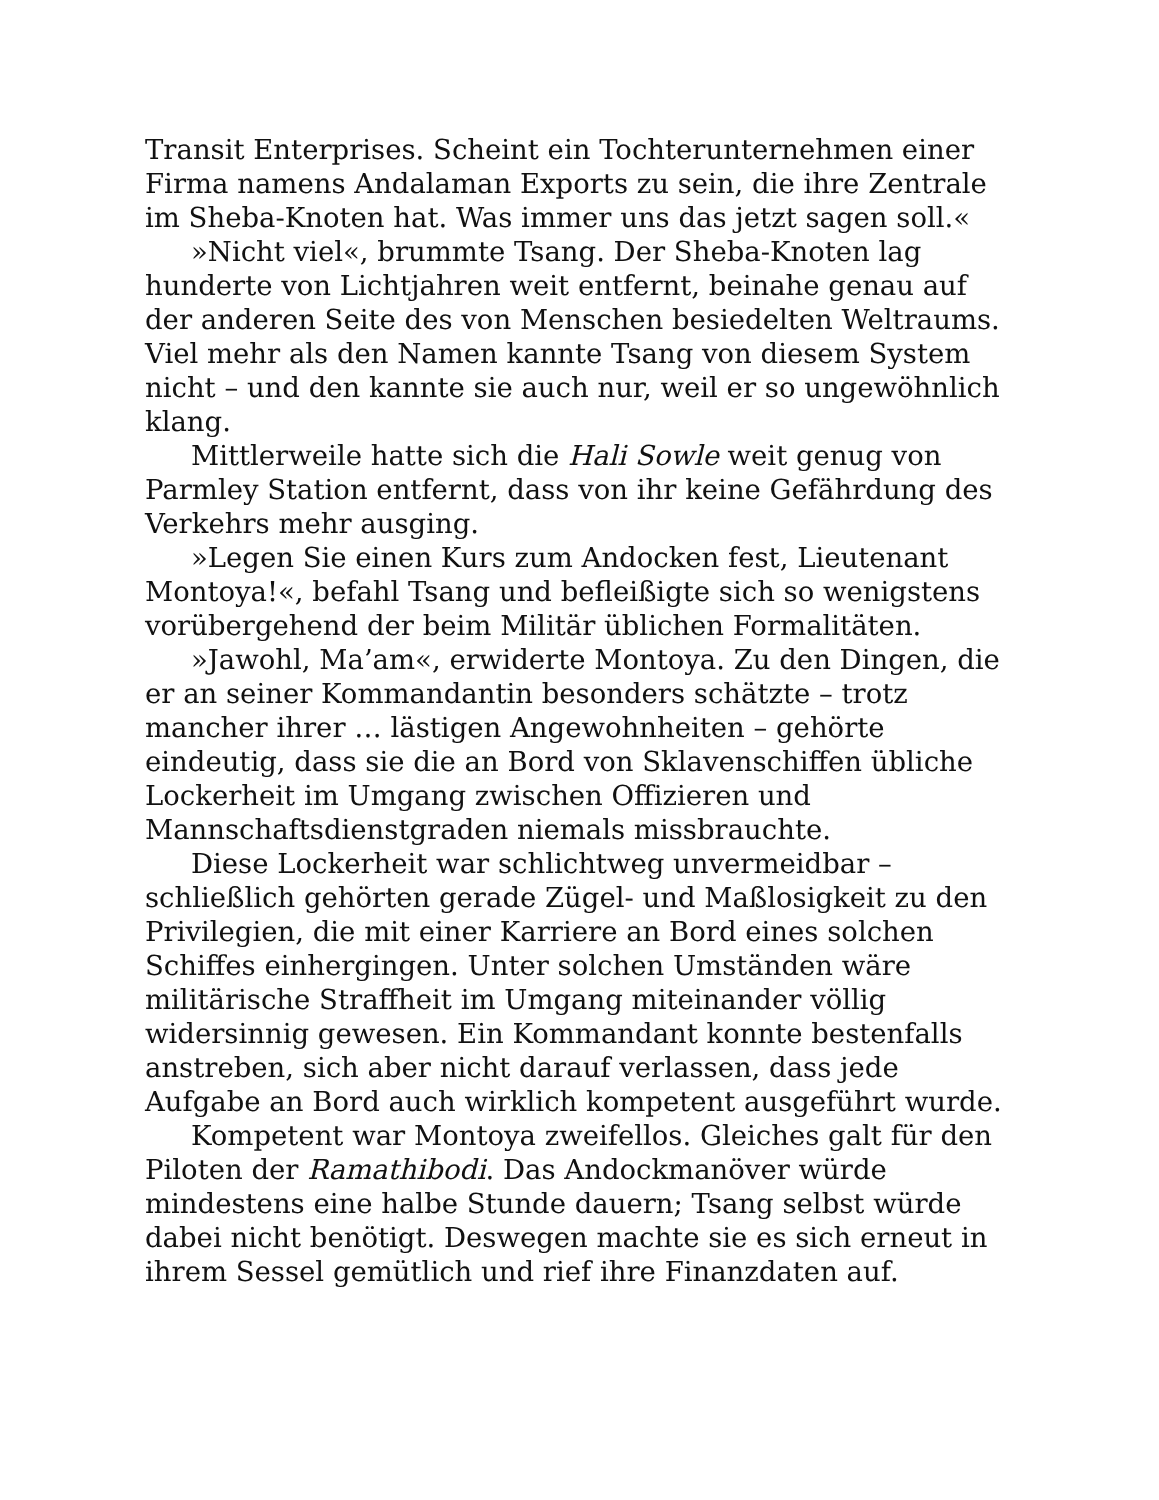Transit Enterprises. Scheint ein Tochterunternehmen einer Firma namens Andalaman Exports zu sein, die ihre Zentrale im Sheba-Knoten hat. Was immer uns das jetzt sagen soll.«
»Nicht viel«, brummte Tsang. Der Sheba-Knoten lag hunderte von Lichtjahren weit entfernt, beinahe genau auf der anderen Seite des von Menschen besiedelten Weltraums. Viel mehr als den Namen kannte Tsang von diesem System nicht – und den kannte sie auch nur, weil er so ungewöhnlich klang.
Mittlerweile hatte sich die Hali Sowle weit genug von Parmley Station entfernt, dass von ihr keine Gefährdung des Verkehrs mehr ausging.
»Legen Sie einen Kurs zum Andocken fest, Lieutenant Montoya!«, befahl Tsang und befleißigte sich so wenigstens vorübergehend der beim Militär üblichen Formalitäten.
»Jawohl, Ma’am«, erwiderte Montoya. Zu den Dingen, die er an seiner Kommandantin besonders schätzte – trotz mancher ihrer … lästigen Angewohnheiten – gehörte eindeutig, dass sie die an Bord von Sklavenschiffen übliche Lockerheit im Umgang zwischen Offizieren und Mannschaftsdienstgraden niemals missbrauchte.
Diese Lockerheit war schlichtweg unvermeidbar – schließlich gehörten gerade Zügel- und Maßlosigkeit zu den Privilegien, die mit einer Karriere an Bord eines solchen Schiffes einhergingen. Unter solchen Umständen wäre militärische Straffheit im Umgang miteinander völlig widersinnig gewesen. Ein Kommandant konnte bestenfalls anstreben, sich aber nicht darauf verlassen, dass jede Aufgabe an Bord auch wirklich kompetent ausgeführt wurde.
Kompetent war Montoya zweifellos. Gleiches galt für den Piloten der Ramathibodi. Das Andockmanöver würde mindestens eine halbe Stunde dauern; Tsang selbst würde dabei nicht benötigt. Deswegen machte sie es sich erneut in ihrem Sessel gemütlich und rief ihre Finanzdaten auf.